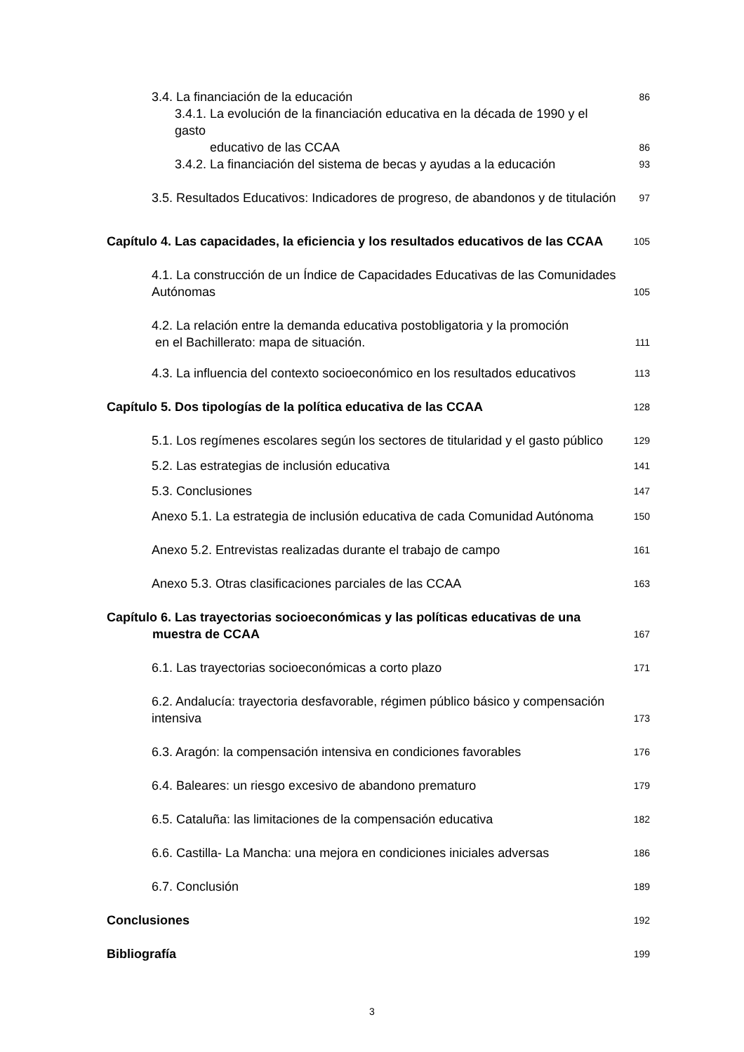3.4. La financiación de la educación 86
3.4.1. La evolución de la financiación educativa en la década de 1990 y el gasto
educativo de las CCAA 86
3.4.2. La financiación del sistema de becas y ayudas a la educación 93
3.5. Resultados Educativos: Indicadores de progreso, de abandonos y de titulación 97
Capítulo 4. Las capacidades, la eficiencia y los resultados educativos de las CCAA 105
4.1. La construcción de un Índice de Capacidades Educativas de las Comunidades
Autónomas 105
4.2. La relación entre la demanda educativa postobligatoria y la promoción
en el Bachillerato: mapa de situación. 111
4.3. La influencia del contexto socioeconómico en los resultados educativos 113
Capítulo 5. Dos tipologías de la política educativa de las CCAA 128
5.1. Los regímenes escolares según los sectores de titularidad y el gasto público 129
5.2. Las estrategias de inclusión educativa 141
5.3. Conclusiones 147
Anexo 5.1. La estrategia de inclusión educativa de cada Comunidad Autónoma 150
Anexo 5.2. Entrevistas realizadas durante el trabajo de campo 161
Anexo 5.3. Otras clasificaciones parciales de las CCAA 163
Capítulo 6. Las trayectorias socioeconómicas y las políticas educativas de una
muestra de CCAA 167
6.1. Las trayectorias socioeconómicas a corto plazo 171
6.2. Andalucía: trayectoria desfavorable, régimen público básico y compensación
intensiva 173
6.3. Aragón: la compensación intensiva en condiciones favorables 176
6.4. Baleares: un riesgo excesivo de abandono prematuro 179
6.5. Cataluña: las limitaciones de la compensación educativa 182
6.6. Castilla- La Mancha: una mejora en condiciones iniciales adversas 186
6.7. Conclusión 189
Conclusiones 192
Bibliografía 199
3